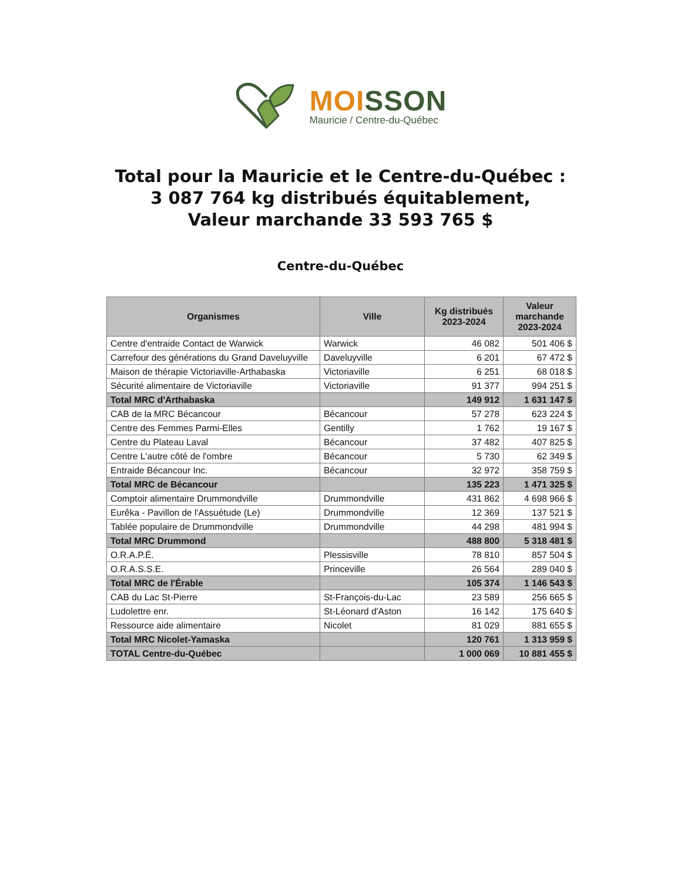MOI SSON
Mauricie / Centre-du-Québec
Total pour la Mauricie et le Centre-du-Québec :
3 087 764 kg distribués équitablement,
Valeur marchande 33 593 765 $
Centre-du-Québec
| Organismes | Ville | Kg distribués 2023-2024 | Valeur marchande 2023-2024 |
| --- | --- | --- | --- |
| Centre d'entraide Contact de Warwick | Warwick | 46 082 | 501 406 $ |
| Carrefour des générations du Grand Daveluyville | Daveluyville | 6 201 | 67 472 $ |
| Maison de thérapie Victoriaville-Arthabaska | Victoriaville | 6 251 | 68 018 $ |
| Sécurité alimentaire de Victoriaville | Victoriaville | 91 377 | 994 251 $ |
| Total MRC d'Arthabaska | | 149 912 | 1 631 147 $ |
| CAB de la MRC Bécancour | Bécancour | 57 278 | 623 224 $ |
| Centre des Femmes Parmi-Elles | Gentilly | 1 762 | 19 167 $ |
| Centre du Plateau Laval | Bécancour | 37 482 | 407 825 $ |
| Centre L'autre côté de l'ombre | Bécancour | 5 730 | 62 349 $ |
| Entraide Bécancour Inc. | Bécancour | 32 972 | 358 759 $ |
| Total MRC de Bécancour | | 135 223 | 1 471 325 $ |
| Comptoir alimentaire Drummondville | Drummondville | 431 862 | 4 698 966 $ |
| Eurêka - Pavillon de l'Assuétude (Le) | Drummondville | 12 369 | 137 521 $ |
| Tablée populaire de Drummondville | Drummondville | 44 298 | 481 994 $ |
| Total MRC Drummond | | 488 800 | 5 318 481 $ |
| O.R.A.P.É. | Plessisville | 78 810 | 857 504 $ |
| O.R.A.S.S.E. | Princeville | 26 564 | 289 040 $ |
| Total MRC de l'Érable | | 105 374 | 1 146 543 $ |
| CAB du Lac St-Pierre | St-François-du-Lac | 23 589 | 256 665 $ |
| Ludolettre enr. | St-Léonard d'Aston | 16 142 | 175 640 $ |
| Ressource aide alimentaire | Nicolet | 81 029 | 881 655 $ |
| Total MRC Nicolet-Yamaska | | 120 761 | 1 313 959 $ |
| TOTAL Centre-du-Québec | | 1 000 069 | 10 881 455 $ |